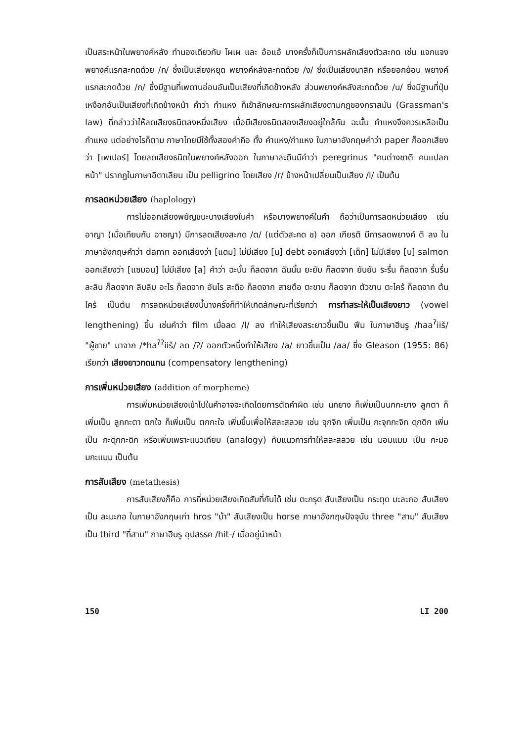เป็นสระหน้าในพยางค์หลัง ทำนองเดียวกับ โผเผ และ อ้อแอ้ บางครั้งก็เป็นการผลักเสียงตัวสะกด เช่น แจกแจง พยางค์แรกสะกดด้วย /ก/ ซึ่งเป็นเสียงหยุด พยางค์หลังสะกดด้วย /ง/ ซึ่งเป็นเสียงนาสิก หรือยอกย้อน พยางค์แรกสะกดด้วย /ก/ ซึ่งมีฐานที่เพดานอ่อนอันเป็นเสียงที่เกิดข้างหลัง ส่วนพยางค์หลังสะกดด้วย /น/ ซึ่งมีฐานที่ปุ่มเหงือกอันเป็นเสียงที่เกิดข้างหน้า คำว่า กำแหง ก็เข้าลักษณะการผลักเสียงตามกฎของกราสมัน (Grassman's law) ที่กล่าวว่าให้ลดเสียงธนิตลงหนึ่งเสียง เมื่อมีเสียงธนิตสองเสียงอยู่ใกล้กัน ฉะนั้น คำแหงจึงควรเหลือเป็นกำแหง แต่อย่างไรก็ตาม ภาษาไทยมีใช้ทั้งสองคำคือ ทั้ง คำแหง/กำแหง ในภาษาอังกฤษคำว่า paper ก็ออกเสียงว่า [เพเปอร์] โดยลดเสียงธนิตในพยางค์หลังออก ในภาษาละตินมีคำว่า peregrinus "คนต่างชาติ คนแปลกหน้า" ปรากฏในภาษาอิตาเลียน เป็น pelligrino โดยเสียง /r/ ข้างหน้าเปลี่ยนเป็นเสียง /l/ เป็นต้น
การลดหน่วยเสียง (haplology)
การไม่ออกเสียงพยัญชนะบางเสียงในคำ หรือบางพยางค์ในคำ ถือว่าเป็นการลดหน่วยเสียง เช่น อาญา (เมื่อเทียบกับ อาชญา) มีการลดเสียงสะกด /ต/ (แต่ตัวสะกด ช) ออก เกียรติ มีการลดพยางค์ ติ ลง ในภาษาอังกฤษคำว่า damn ออกเสียงว่า [แดม] ไม่มีเสียง [น] debt ออกเสียงว่า [เด็ท] ไม่มีเสียง [บ] salmon ออกเสียงว่า [แซมอน] ไม่มีเสียง [ล] คำว่า ฉะนั้น ก็ลดจาก ฉันนั้น ยะยับ ก็ลดจาก ยับยับ ระรื่น ก็ลดจาก รื่นรื่น ละลิบ ก็ลดจาก ลิบลิบ อะไร ก็ลดจาก อันไร สะดือ ก็ลดจาก สายดือ ตะขาบ ก็ลดจาก ตัวขาบ ตะไคร้ ก็ลดจาก ต้นไคร้ เป็นต้น การลดหน่วยเสียงนี้บางครั้งก็ทำให้เกิดลักษณะที่เรียกว่า การทำสระให้เป็นเสียงยาว (vowel lengthening) ขึ้น เช่นคำว่า film เมื่อลด /l/ ลง ทำให้เสียงสระยาวขึ้นเป็น ฟีม ในภาษาฮีบรู /haa<sup>ʔ</sup>iiš/ "ผู้ชาย" มาจาก /*ha<sup>ʔʔ</sup>iiš/ ลด /ʔ/ ออกตัวหนึ่งทำให้เสียง /a/ ยาวขึ้นเป็น /aa/ ซึ่ง Gleason (1955: 86) เรียกว่า เสียงยาวทดแทน (compensatory lengthening)
การเพิ่มหน่วยเสียง (addition of morpheme)
การเพิ่มหน่วยเสียงเข้าไปในคำอาจจะเกิดโดยการตัดคำผิด เช่น นกยาง ก็เพิ่มเป็นนกกะยาง ลูกตา ก็เพิ่มเป็น ลูกกะตา ตกใจ ก็เพิ่มเป็น ตกกะใจ เพิ่มขึ้นเพื่อให้สละสลวย เช่น จุกจิก เพิ่มเป็น กะจุกกะจิก ดุกดิก เพิ่มเป็น กะดุกกะดิก หรือเพิ่มเพราะแนวเทียบ (analogy) กับแนวการทำให้สละสลวย เช่น มอมแมม เป็น กะมอมกะแมม เป็นต้น
การสับเสียง (metathesis)
การสับเสียงก็คือ การที่หน่วยเสียงเกิดสับที่กันได้ เช่น ตะกรุด สับเสียงเป็น กระตุด มะละกอ สับเสียงเป็น ละมะกอ ในภาษาอังกฤษเก่า hros "ม้า" สับเสียงเป็น horse ภาษาอังกฤษปัจจุบัน three "สาม" สับเสียงเป็น third "ที่สาม" ภาษาฮีบรู อุปสรรค /hit-/ เมื่ออยู่นำหน้า
150 LI 200